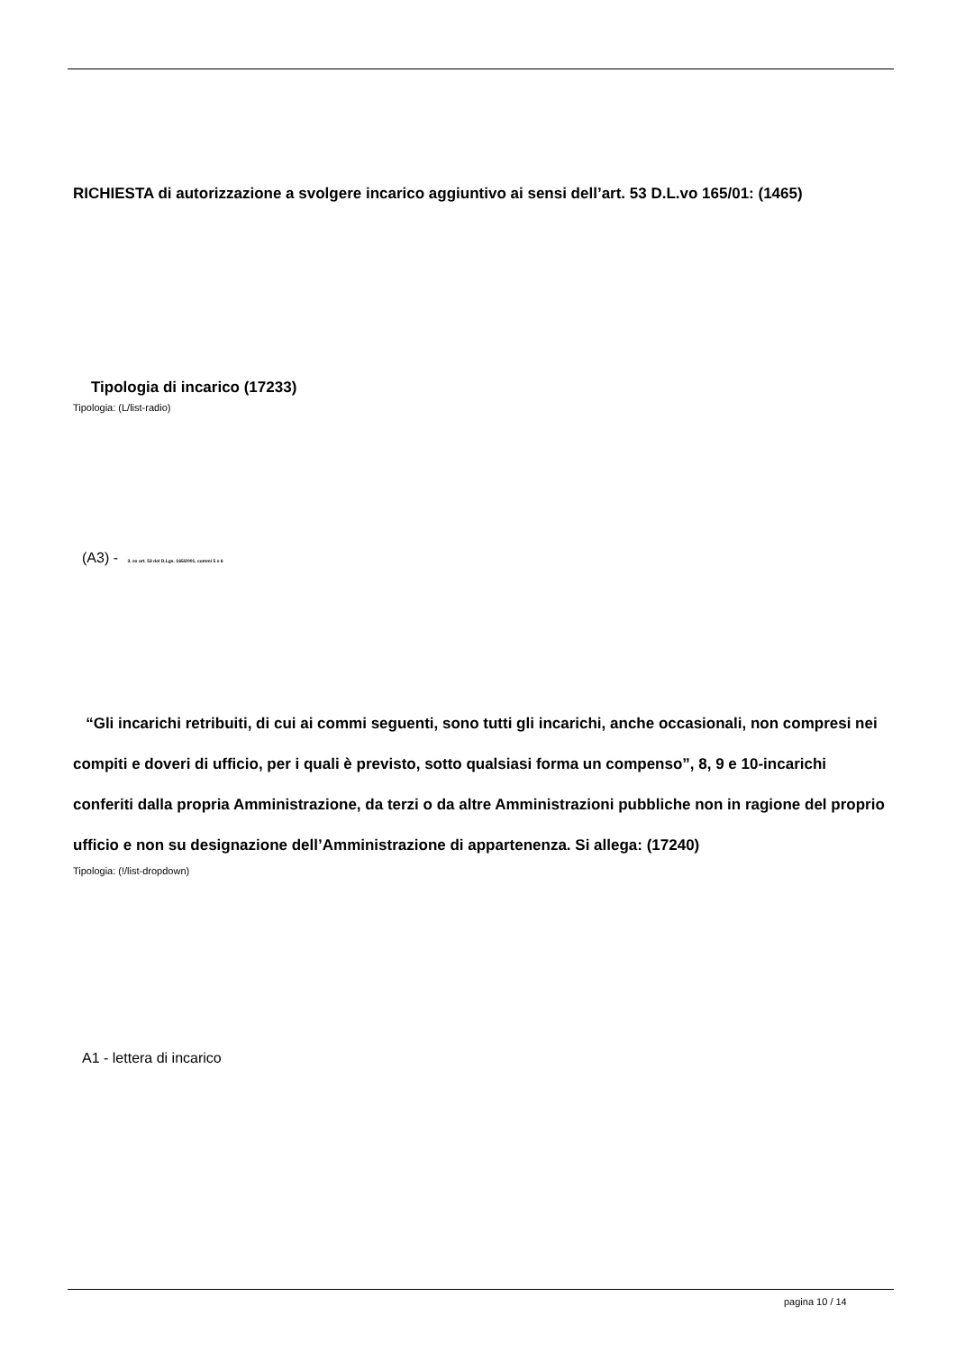RICHIESTA di autorizzazione a svolgere incarico aggiuntivo ai sensi dell’art. 53 D.L.vo 165/01: (1465)
Tipologia di incarico (17233)
Tipologia: (L/list-radio)
(A3) - 3. ex art. 53 del D.Lgs. 165/2001, commi 5 e 6
“Gli incarichi retribuiti, di cui ai commi seguenti, sono tutti gli incarichi, anche occasionali, non compresi nei compiti e doveri di ufficio, per i quali è previsto, sotto qualsiasi forma un compenso”, 8, 9 e 10-incarichi conferiti dalla propria Amministrazione, da terzi o da altre Amministrazioni pubbliche non in ragione del proprio ufficio e non su designazione dell’Amministrazione di appartenenza. Si allega: (17240)
Tipologia: (!/list-dropdown)
A1 - lettera di incarico
pagina 10 / 14